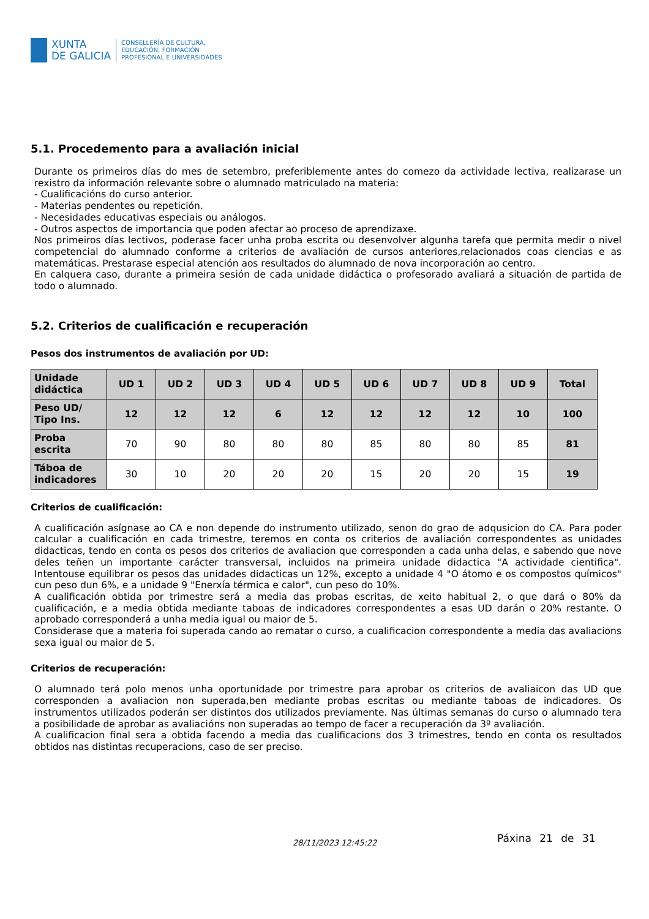XUNTA
DE GALICIA
CONSELLERÍA DE CULTURA,
EDUCACIÓN, FORMACIÓN
PROFESIONAL E UNIVERSIDADES
5.1. Procedemento para a avaliación inicial
Durante os primeiros días do mes de setembro, preferiblemente antes do comezo da actividade lectiva, realizarase un rexistro da información relevante sobre o alumnado matriculado na materia:
- Cualificacións do curso anterior.
- Materias pendentes ou repetición.
- Necesidades educativas especiais ou análogos.
- Outros aspectos de importancia que poden afectar ao proceso de aprendizaxe.
Nos primeiros días lectivos, poderase facer unha proba escrita ou desenvolver algunha tarefa que permita medir o nivel competencial do alumnado conforme a criterios de avaliación de cursos anteriores,relacionados coas ciencias e as matemáticas. Prestarase especial atención aos resultados do alumnado de nova incorporación ao centro.
En calquera caso, durante a primeira sesión de cada unidade didáctica o profesorado avaliará a situación de partida de todo o alumnado.
5.2. Criterios de cualificación e recuperación
Pesos dos instrumentos de avaliación por UD:
| Unidade didáctica | UD 1 | UD 2 | UD 3 | UD 4 | UD 5 | UD 6 | UD 7 | UD 8 | UD 9 | Total |
| --- | --- | --- | --- | --- | --- | --- | --- | --- | --- | --- |
| Peso UD/ Tipo Ins. | 12 | 12 | 12 | 6 | 12 | 12 | 12 | 12 | 10 | 100 |
| Proba escrita | 70 | 90 | 80 | 80 | 80 | 85 | 80 | 80 | 85 | 81 |
| Táboa de indicadores | 30 | 10 | 20 | 20 | 20 | 15 | 20 | 20 | 15 | 19 |
Criterios de cualificación:
A cualificación asígnase ao CA e non depende do instrumento utilizado, senon do grao de adqusicion do CA. Para poder calcular a cualificación en cada trimestre, teremos en conta os criterios de avaliación correspondentes as unidades didacticas, tendo en conta os pesos dos criterios de avaliacion que corresponden a cada unha delas, e sabendo que nove deles teñen un importante carácter transversal, incluidos na primeira unidade didactica "A actividade cientifica". Intentouse equilibrar os pesos das unidades didacticas un 12%, excepto a unidade 4 "O átomo e os compostos químicos" cun peso dun 6%, e a unidade 9 "Enerxía térmica e calor", cun peso do 10%.
A cualificación obtida por trimestre será a media das probas escritas, de xeito habitual 2, o que dará o 80% da cualificación, e a media obtida mediante taboas de indicadores correspondentes a esas UD darán o 20% restante. O aprobado corresponderá a unha media igual ou maior de 5.
Considerase que a materia foi superada cando ao rematar o curso, a cualificacion correspondente a media das avaliacions sexa igual ou maior de 5.
Criterios de recuperación:
O alumnado terá polo menos unha oportunidade por trimestre para aprobar os criterios de avaliaicon das UD que corresponden a avaliacion non superada,ben mediante probas escritas ou mediante taboas de indicadores. Os instrumentos utilizados poderán ser distintos dos utilizados previamente. Nas últimas semanas do curso o alumnado tera a posibilidade de aprobar as avaliacións non superadas ao tempo de facer a recuperación da 3º avaliación.
A cualificacion final sera a obtida facendo a media das cualificacions dos 3 trimestres, tendo en conta os resultados obtidos nas distintas recuperacions, caso de ser preciso.
28/11/2023 12:45:22 Páxina 21 de 31